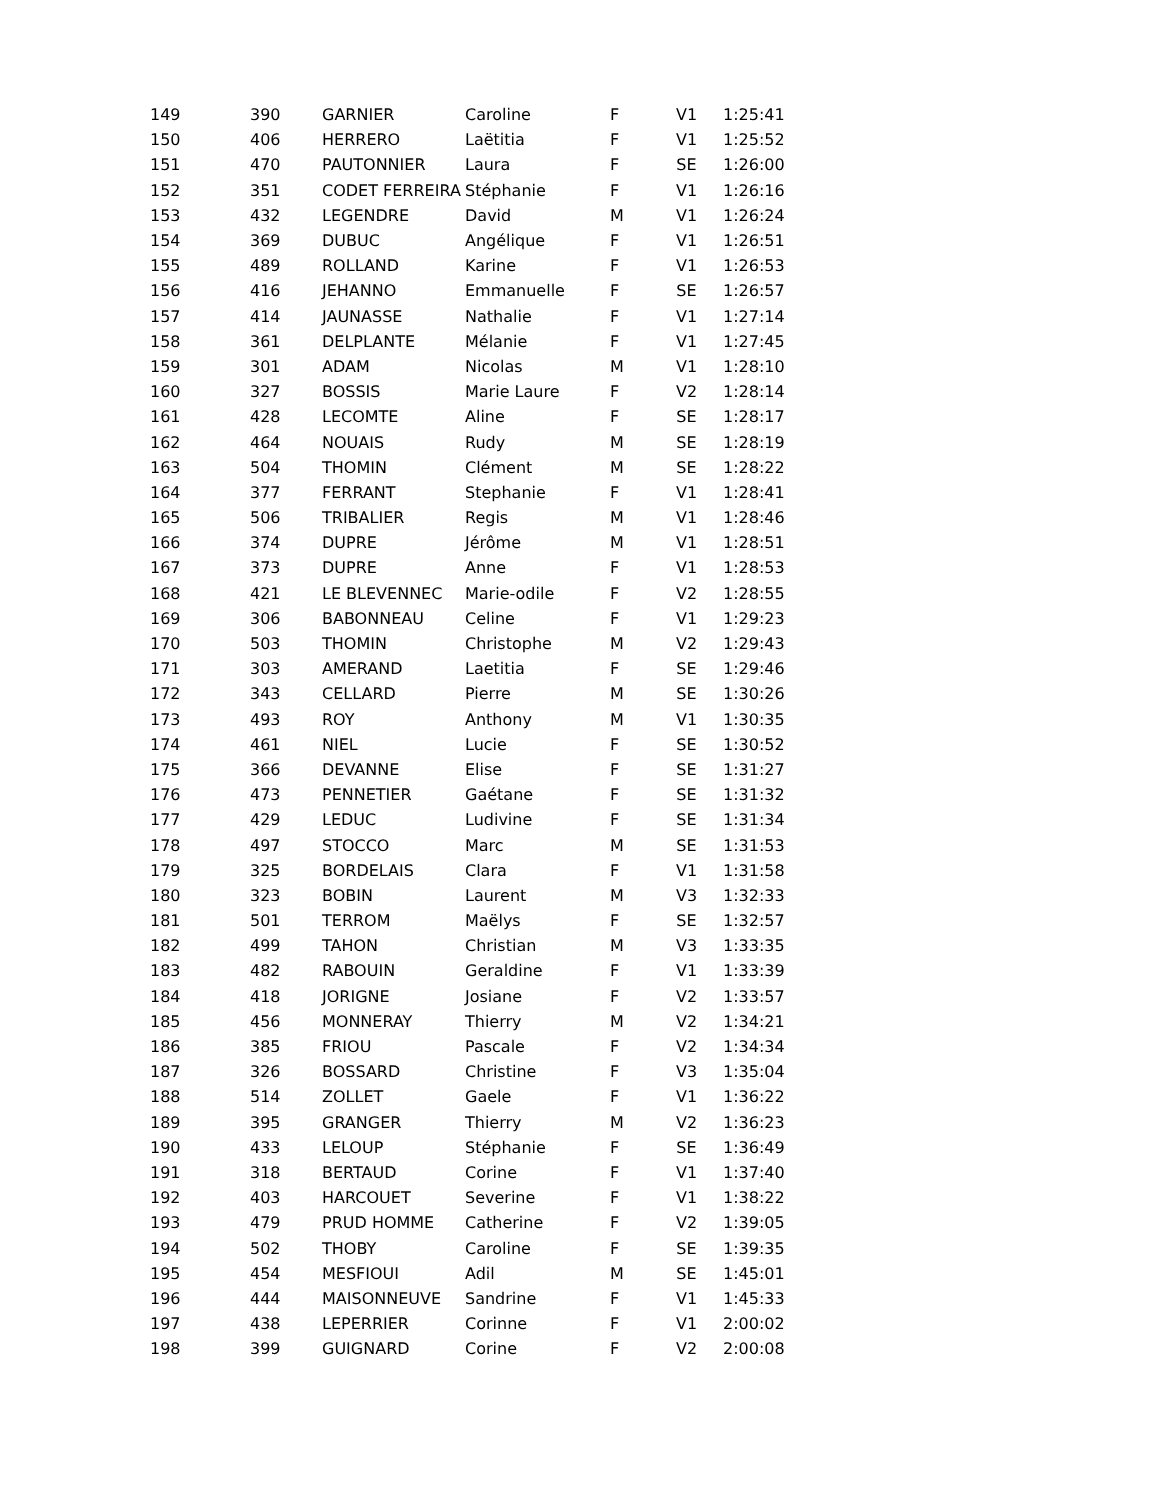| 149 | 390 | GARNIER | Caroline | F | V1 | 1:25:41 |
| 150 | 406 | HERRERO | Laëtitia | F | V1 | 1:25:52 |
| 151 | 470 | PAUTONNIER | Laura | F | SE | 1:26:00 |
| 152 | 351 | CODET FERREIRA | Stéphanie | F | V1 | 1:26:16 |
| 153 | 432 | LEGENDRE | David | M | V1 | 1:26:24 |
| 154 | 369 | DUBUC | Angélique | F | V1 | 1:26:51 |
| 155 | 489 | ROLLAND | Karine | F | V1 | 1:26:53 |
| 156 | 416 | JEHANNO | Emmanuelle | F | SE | 1:26:57 |
| 157 | 414 | JAUNASSE | Nathalie | F | V1 | 1:27:14 |
| 158 | 361 | DELPLANTE | Mélanie | F | V1 | 1:27:45 |
| 159 | 301 | ADAM | Nicolas | M | V1 | 1:28:10 |
| 160 | 327 | BOSSIS | Marie Laure | F | V2 | 1:28:14 |
| 161 | 428 | LECOMTE | Aline | F | SE | 1:28:17 |
| 162 | 464 | NOUAIS | Rudy | M | SE | 1:28:19 |
| 163 | 504 | THOMIN | Clément | M | SE | 1:28:22 |
| 164 | 377 | FERRANT | Stephanie | F | V1 | 1:28:41 |
| 165 | 506 | TRIBALIER | Regis | M | V1 | 1:28:46 |
| 166 | 374 | DUPRE | Jérôme | M | V1 | 1:28:51 |
| 167 | 373 | DUPRE | Anne | F | V1 | 1:28:53 |
| 168 | 421 | LE BLEVENNEC | Marie-odile | F | V2 | 1:28:55 |
| 169 | 306 | BABONNEAU | Celine | F | V1 | 1:29:23 |
| 170 | 503 | THOMIN | Christophe | M | V2 | 1:29:43 |
| 171 | 303 | AMERAND | Laetitia | F | SE | 1:29:46 |
| 172 | 343 | CELLARD | Pierre | M | SE | 1:30:26 |
| 173 | 493 | ROY | Anthony | M | V1 | 1:30:35 |
| 174 | 461 | NIEL | Lucie | F | SE | 1:30:52 |
| 175 | 366 | DEVANNE | Elise | F | SE | 1:31:27 |
| 176 | 473 | PENNETIER | Gaétane | F | SE | 1:31:32 |
| 177 | 429 | LEDUC | Ludivine | F | SE | 1:31:34 |
| 178 | 497 | STOCCO | Marc | M | SE | 1:31:53 |
| 179 | 325 | BORDELAIS | Clara | F | V1 | 1:31:58 |
| 180 | 323 | BOBIN | Laurent | M | V3 | 1:32:33 |
| 181 | 501 | TERROM | Maëlys | F | SE | 1:32:57 |
| 182 | 499 | TAHON | Christian | M | V3 | 1:33:35 |
| 183 | 482 | RABOUIN | Geraldine | F | V1 | 1:33:39 |
| 184 | 418 | JORIGNE | Josiane | F | V2 | 1:33:57 |
| 185 | 456 | MONNERAY | Thierry | M | V2 | 1:34:21 |
| 186 | 385 | FRIOU | Pascale | F | V2 | 1:34:34 |
| 187 | 326 | BOSSARD | Christine | F | V3 | 1:35:04 |
| 188 | 514 | ZOLLET | Gaele | F | V1 | 1:36:22 |
| 189 | 395 | GRANGER | Thierry | M | V2 | 1:36:23 |
| 190 | 433 | LELOUP | Stéphanie | F | SE | 1:36:49 |
| 191 | 318 | BERTAUD | Corine | F | V1 | 1:37:40 |
| 192 | 403 | HARCOUET | Severine | F | V1 | 1:38:22 |
| 193 | 479 | PRUD HOMME | Catherine | F | V2 | 1:39:05 |
| 194 | 502 | THOBY | Caroline | F | SE | 1:39:35 |
| 195 | 454 | MESFIOUI | Adil | M | SE | 1:45:01 |
| 196 | 444 | MAISONNEUVE | Sandrine | F | V1 | 1:45:33 |
| 197 | 438 | LEPERRIER | Corinne | F | V1 | 2:00:02 |
| 198 | 399 | GUIGNARD | Corine | F | V2 | 2:00:08 |